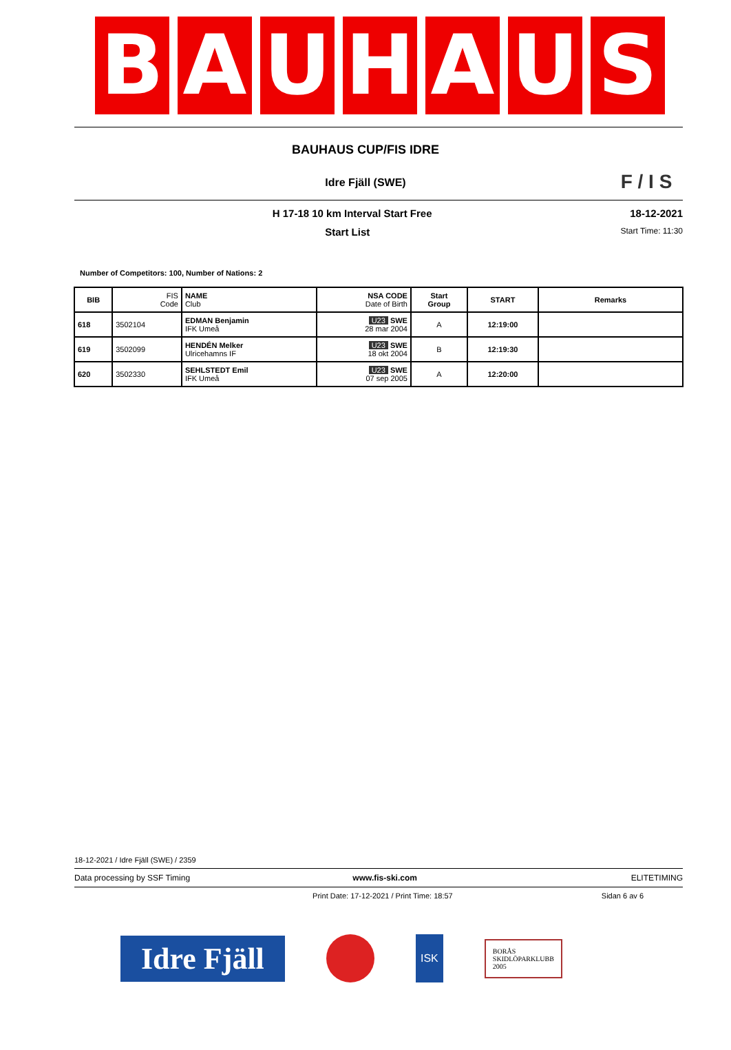B A U H A U S
F / I S
BAUHAUS CUP/FIS IDRE
Idre Fjäll (SWE)
H 17-18 10 km Interval Start Free 18-12-2021
Start List Start Time: 11:30
Number of Competitors: 100, Number of Nations: 2
| BIB | FIS Code | NAME Club | NSA CODE Date of Birth | Start Group | START | Remarks |
| --- | --- | --- | --- | --- | --- | --- |
| 618 | 3502104 | EDMAN Benjamin IFK Umeå | U23 SWE 28 mar 2004 | A | 12:19:00 | |
| 619 | 3502099 | HENDÉN Melker Ulricehamns IF | U23 SWE 18 okt 2004 | B | 12:19:30 | |
| 620 | 3502330 | SEHLSTEDT Emil IFK Umeå | U23 SWE 07 sep 2005 | A | 12:20:00 | |
18-12-2021 / Idre Fjäll (SWE) / 2359
Data processing by SSF Timing www.fis-ski.com ELITETIMING
Print Date: 17-12-2021 / Print Time: 18:57 Sidan 6 av 6
Idre Fjäll
ISK
BORÅS
SKIDLÖPARKLUBB
2005